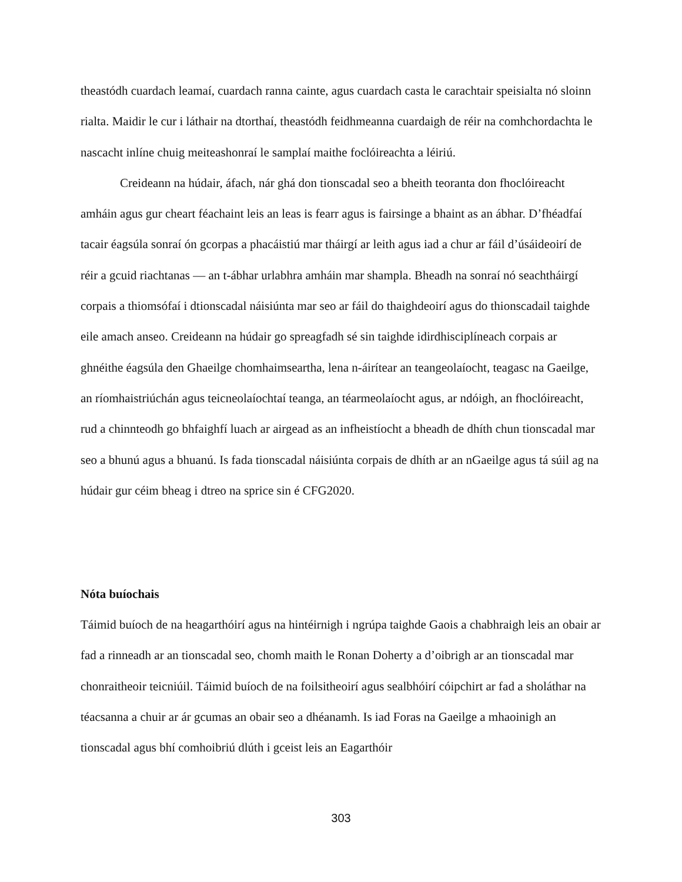theastódh cuardach leamaí, cuardach ranna cainte, agus cuardach casta le carachtair speisialta nó sloinn rialta. Maidir le cur i láthair na dtorthaí, theastódh feidhmeanna cuardaigh de réir na comhchordachta le nascacht inlíne chuig meiteashonraí le samplaí maithe foclóireachta a léiriú.
Creideann na húdair, áfach, nár ghá don tionscadal seo a bheith teoranta don fhoclóireacht amháin agus gur cheart féachaint leis an leas is fearr agus is fairsinge a bhaint as an ábhar. D’fhéadfaí tacair éagsúla sonraí ón gcorpas a phacáistiú mar tháirgí ar leith agus iad a chur ar fáil d’úsáideoirí de réir a gcuid riachtanas — an t-ábhar urlabhra amháin mar shampla. Bheadh na sonraí nó seachtháirgí corpais a thiomsófaí i dtionscadal náisiúnta mar seo ar fáil do thaighdeoirí agus do thionscadail taighde eile amach anseo. Creideann na húdair go spreagfadh sé sin taighde idirdhisciplíneach corpais ar ghnéithe éagsúla den Ghaeilge chomhaimseartha, lena n-áirítear an teangeolaíocht, teagasc na Gaeilge, an ríomhaistriúchán agus teicneolaíochtaí teanga, an téarmeolaíocht agus, ar ndóigh, an fhoclóireacht, rud a chinnteodh go bhfaighfí luach ar airgead as an infheistíocht a bheadh de dhíth chun tionscadal mar seo a bhunú agus a bhuanú. Is fada tionscadal náisiúnta corpais de dhíth ar an nGaeilge agus tá súil ag na húdair gur céim bheag i dtreo na sprice sin é CFG2020.
Nóta buíochais
Táimid buíoch de na heagarthóirí agus na hintéirnigh i ngrúpa taighde Gaois a chabhraigh leis an obair ar fad a rinneadh ar an tionscadal seo, chomh maith le Ronan Doherty a d’oibrigh ar an tionscadal mar chonraitheoir teicniúil. Táimid buíoch de na foilsitheoirí agus sealbhóirí cóipchirt ar fad a sholáthar na téacsanna a chuir ar ár gcumas an obair seo a dhéanamh. Is iad Foras na Gaeilge a mhaoinigh an tionscadal agus bhí comhoibriú dlúth i gceist leis an Eagarthóir
303